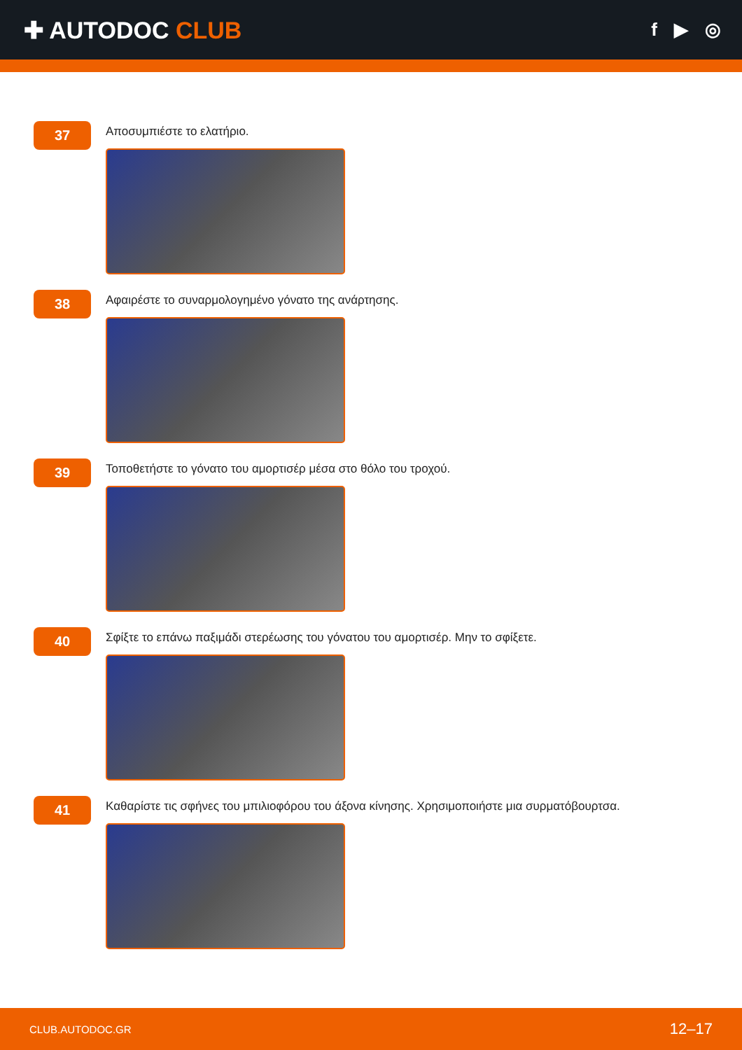✚ AUTODOC CLUB
f ▶ ◎
37
Αποσυμπιέστε το ελατήριο.
38
Αφαιρέστε το συναρμολογημένο γόνατο της ανάρτησης.
39
Τοποθετήστε το γόνατο του αμορτισέρ μέσα στο θόλο του τροχού.
40
Σφίξτε το επάνω παξιμάδι στερέωσης του γόνατου του αμορτισέρ. Μην το σφίξετε.
41
Καθαρίστε τις σφήνες του μπιλιοφόρου του άξονα κίνησης. Χρησιμοποιήστε μια συρματόβουρτσα.
CLUB.AUTODOC.GR 12–17